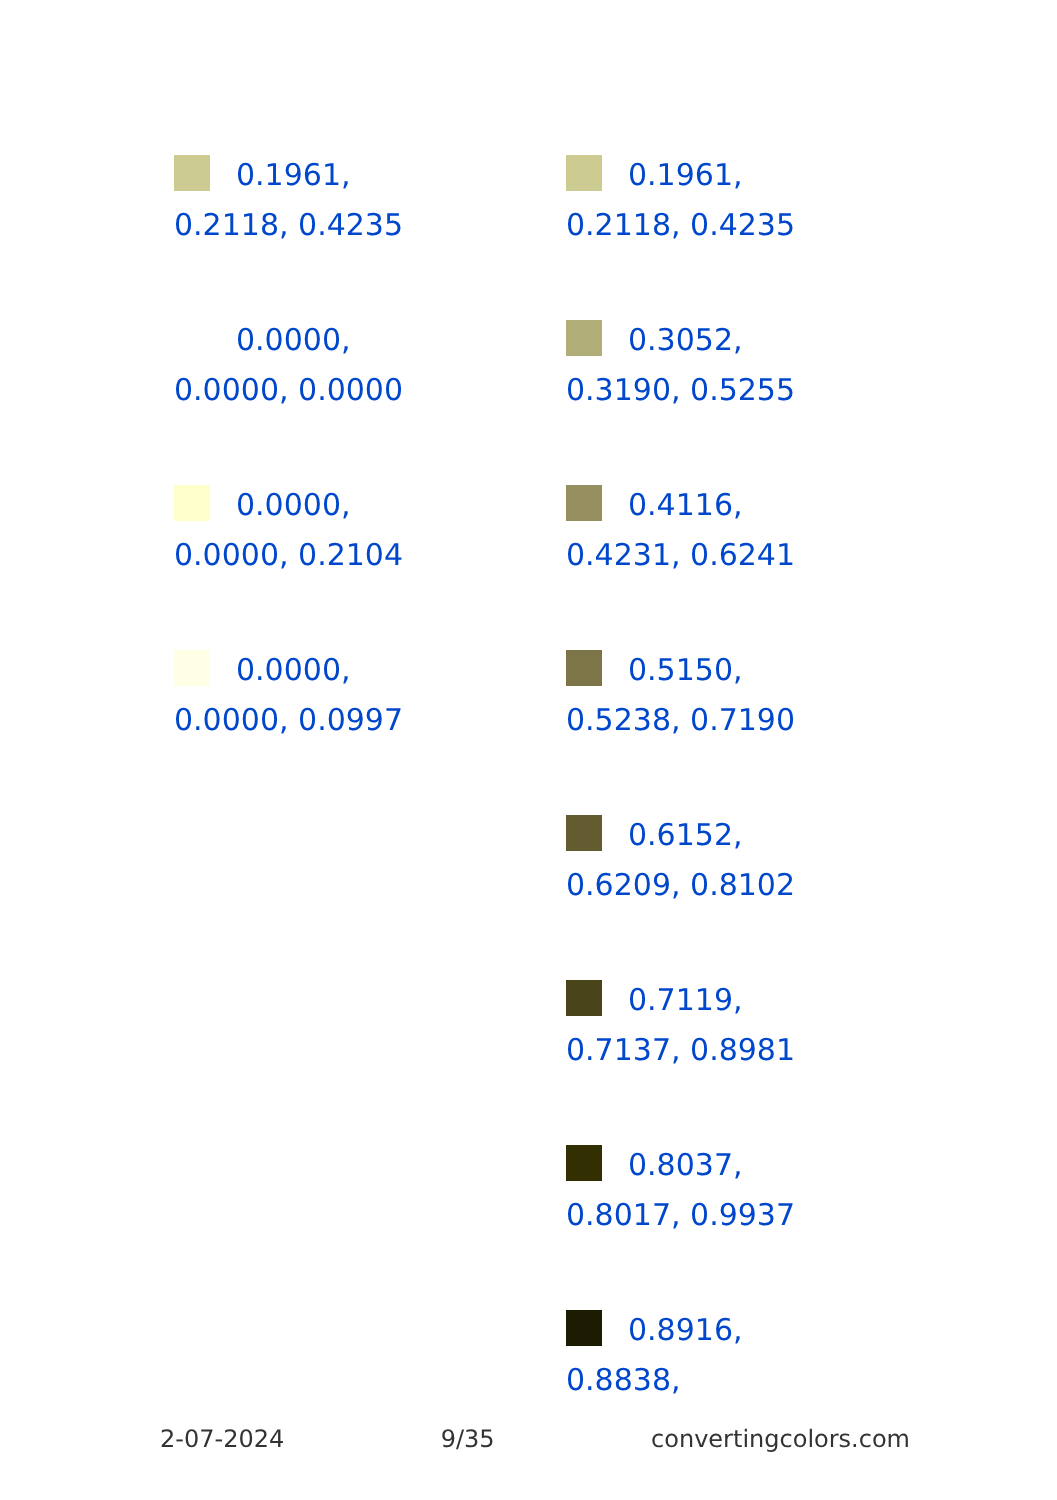0.1961, 0.2118, 0.4235
0.0000, 0.0000, 0.0000
0.0000, 0.0000, 0.2104
0.0000, 0.0000, 0.0997
0.1961, 0.2118, 0.4235
0.3052, 0.3190, 0.5255
0.4116, 0.4231, 0.6241
0.5150, 0.5238, 0.7190
0.6152, 0.6209, 0.8102
0.7119, 0.7137, 0.8981
0.8037, 0.8017, 0.9937
0.8916, 0.8838,
2-07-2024 9/35 convertingcolors.com